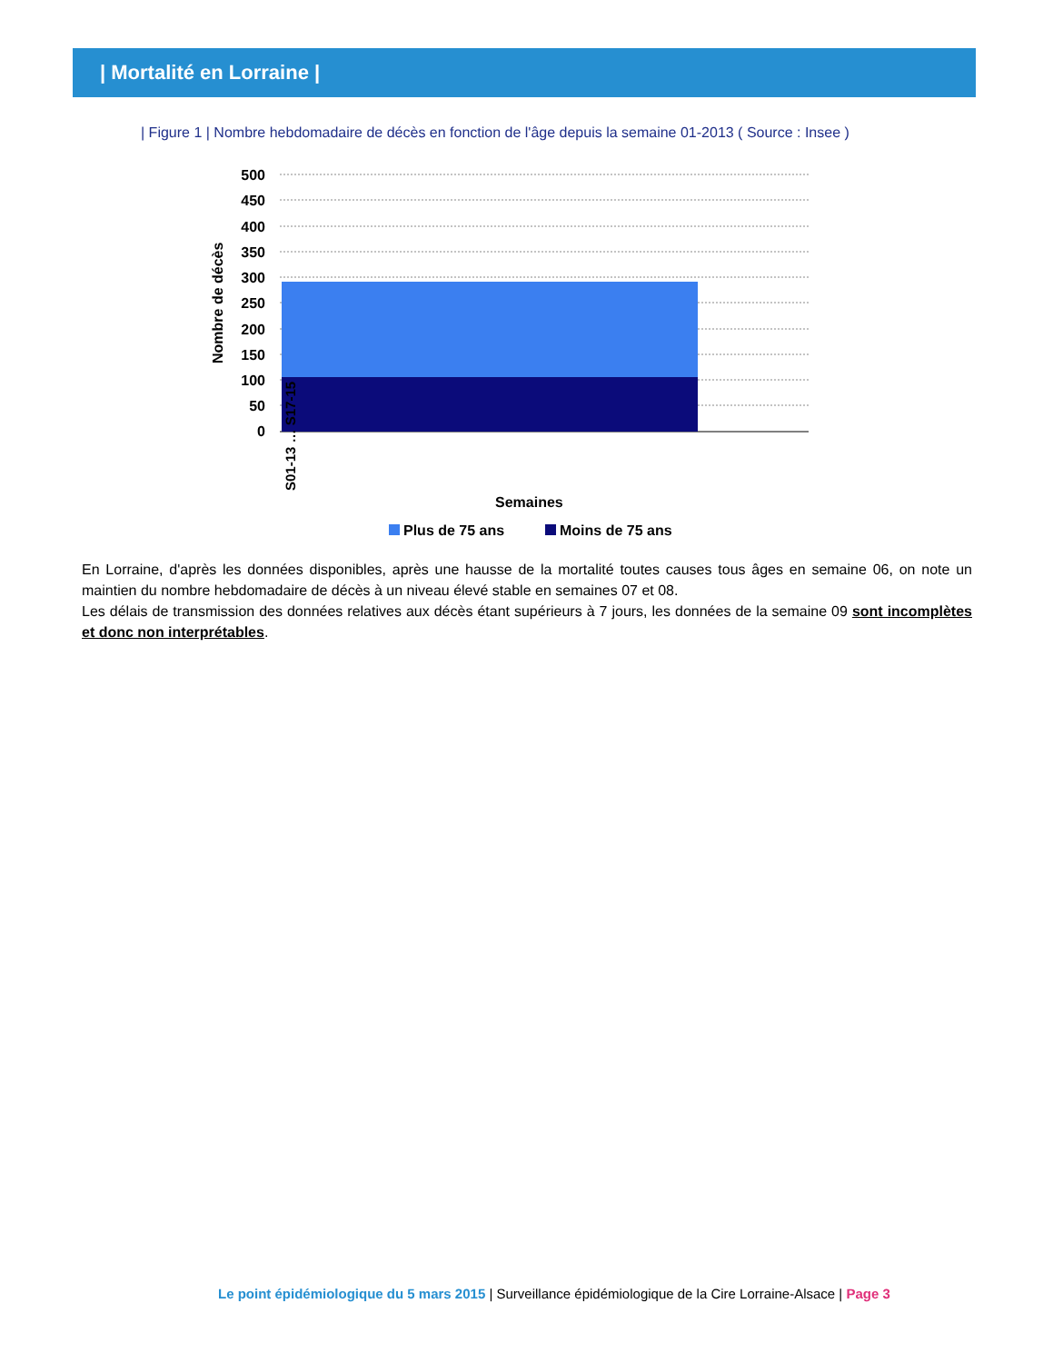| Mortalité en Lorraine |
| Figure 1 | Nombre hebdomadaire de décès en fonction de l'âge depuis la semaine 01-2013 ( Source : Insee )
500
450
400
350
300
250
200
150
100
50
0
S01-13 … S17-15
Nombre de décès
Semaines
Plus de 75 ans
Moins de 75 ans
En Lorraine, d'après les données disponibles, après une hausse de la mortalité toutes causes tous âges en semaine 06, on note un maintien du nombre hebdomadaire de décès à un niveau élevé stable en semaines 07 et 08.
Les délais de transmission des données relatives aux décès étant supérieurs à 7 jours, les données de la semaine 09 sont incomplètes et donc non interprétables.
Le point épidémiologique du 5 mars 2015 | Surveillance épidémiologique de la Cire Lorraine-Alsace | Page 3